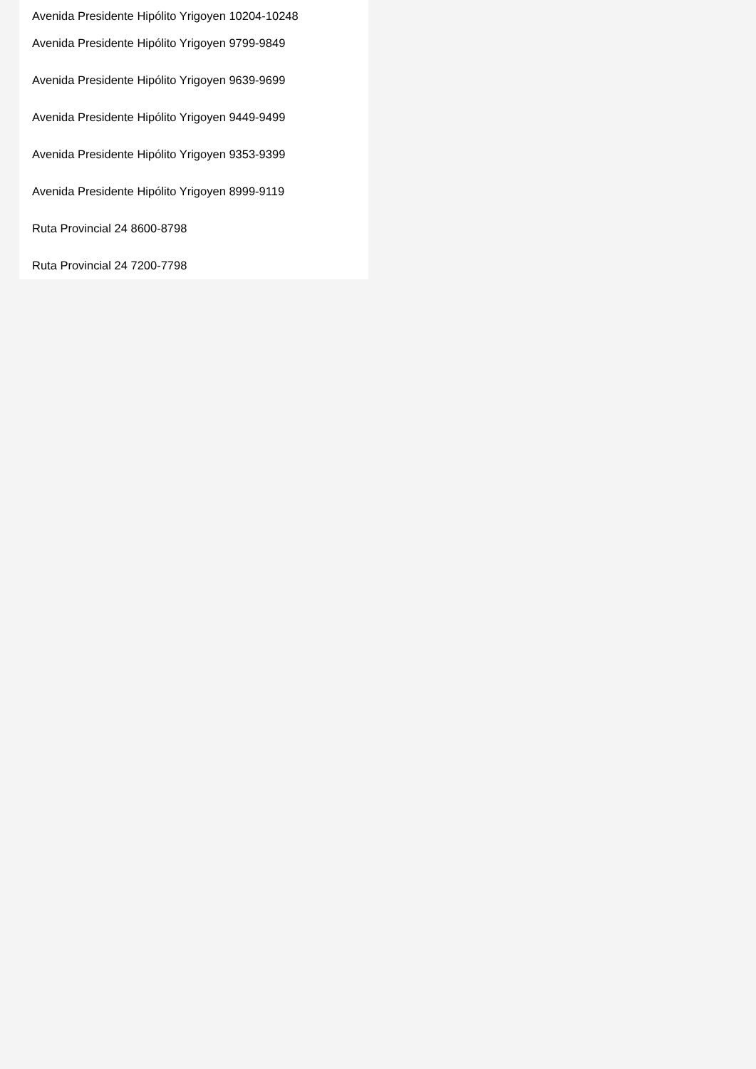Avenida Presidente Hipólito Yrigoyen 10204-10248
Avenida Presidente Hipólito Yrigoyen 9799-9849
Avenida Presidente Hipólito Yrigoyen 9639-9699
Avenida Presidente Hipólito Yrigoyen 9449-9499
Avenida Presidente Hipólito Yrigoyen 9353-9399
Avenida Presidente Hipólito Yrigoyen 8999-9119
Ruta Provincial 24 8600-8798
Ruta Provincial 24 7200-7798